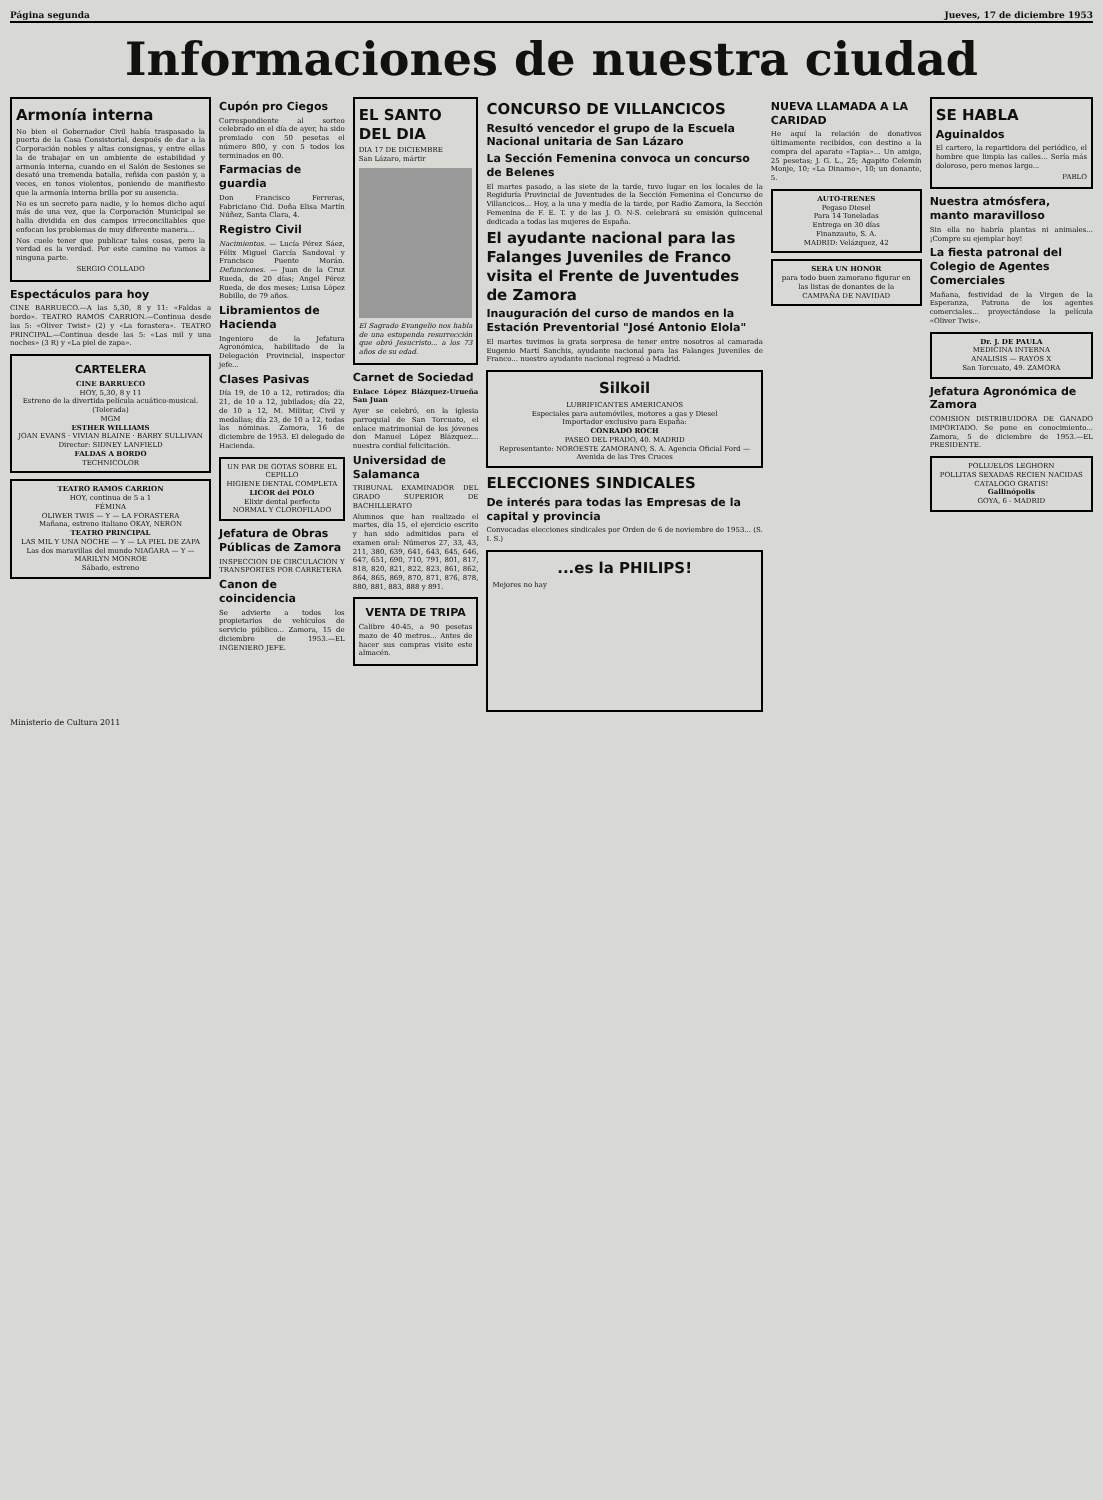Página segunda Jueves, 17 de diciembre 1953
Informaciones de nuestra ciudad
Armonía interna
No bien el Gobernador Civil había traspasado la puerta de la Casa Consistorial, después de dar a la Corporación nobles y altas consignas, y entre ellas la de trabajar en un ambiente de estabilidad y armonía interna, cuando en el Salón de Sesiones se desató una tremenda batalla, reñida con pasión y, a veces, en tonos violentos, poniendo de manifiesto que la armonía interna brilla por su ausencia.
No es un secreto para nadie, y lo hemos dicho aquí más de una vez, que la Corporación Municipal se halla dividida en dos campos irreconciliables que enfocan los problemas de muy diferente manera...
Nos cuele tener que publicar tales cosas, pero la verdad es la verdad. Por este camino no vamos a ninguna parte.
SERGIO COLLADO
Espectáculos para hoy
CINE BARRUECO.—A las 5,30, 8 y 11: «Faldas a bordo». TEATRO RAMOS CARRION.—Continua desde las 5: «Oliver Twist» (2) y «La forastera». TEATRO PRINCIPAL.—Continua desde las 5: «Las mil y una noches» (3 R) y «La piel de zapa».
CARTELERA
CINE BARRUECO
HOY, 5,30, 8 y 11
Estreno de la divertida película acuático-musical. (Tolerada)
MGM
ESTHER WILLIAMS
JOAN EVANS · VIVIAN BLAINE · BARRY SULLIVAN
Director: SIDNEY LANFIELD
FALDAS A BORDO
TECHNICOLOR
TEATRO RAMOS CARRION
HOY, continua de 5 a 1
FÉMINA
OLIWER TWIS — Y — LA FORASTERA
Mañana, estreno italiano OKAY, NERON
TEATRO PRINCIPAL
LAS MIL Y UNA NOCHE — Y — LA PIEL DE ZAPA
Las dos maravillas del mundo NIAGARA — Y — MARILYN MONROE
Sábado, estreno
Cupón pro Ciegos
Correspondiente al sorteo celebrado en el día de ayer, ha sido premiado con 50 pesetas el número 800, y con 5 todos los terminados en 00.
Farmacias de guardia
Don Francisco Ferreras, Fabriciano Cid. Doña Elisa Martín Núñez, Santa Clara, 4.
Registro Civil
Nacimientos. — Lucía Pérez Sáez, Félix Miguel García Sandoval y Francisco Puente Morán. Defunciones. — Juan de la Cruz Rueda, de 20 días; Angel Pérez Rueda, de dos meses; Luisa López Bobillo, de 79 años.
Libramientos de Hacienda
Ingeniero de la Jefatura Agronómica, habilitado de la Delegación Provincial, inspector jefe...
Clases Pasivas
Día 19, de 10 a 12, retirados; día 21, de 10 a 12, jubilados; día 22, de 10 a 12, M. Militar, Civil y medallas; día 23, de 10 a 12, todas las nóminas. Zamora, 16 de diciembre de 1953. El delegado de Hacienda.
UN PAR DE GOTAS SOBRE EL CEPILLO
HIGIENE DENTAL COMPLETA
LICOR del POLO
Elixir dental perfecto
NORMAL Y CLOROFILADO
Jefatura de Obras Públicas de Zamora
INSPECCION DE CIRCULACION Y TRANSPORTES POR CARRETERA
Canon de coincidencia
Se advierte a todos los propietarios de vehículos de servicio público... Zamora, 15 de diciembre de 1953.—EL INGENIERO JEFE.
EL SANTO DEL DIA
DIA 17 DE DICIEMBRE
San Lázaro, mártir
El Sagrado Evangelio nos habla de una estupenda resurrección que obró Jesucristo... a los 73 años de su edad.
Carnet de Sociedad
Enlace López Blázquez-Urueña San Juan
Ayer se celebró, en la iglesia parroquial de San Torcuato, el enlace matrimonial de los jóvenes don Manuel López Blázquez... nuestra cordial felicitación.
Universidad de Salamanca
TRIBUNAL EXAMINADOR DEL GRADO SUPERIOR DE BACHILLERATO
Alumnos que han realizado el martes, día 15, el ejercicio escrito y han sido admitidos para el examen oral: Números 27, 33, 43, 211, 380, 639, 641, 643, 645, 646, 647, 651, 690, 710, 791, 801, 817, 818, 820, 821, 822, 823, 861, 862, 864, 865, 869, 870, 871, 876, 878, 880, 881, 883, 888 y 891.
VENTA DE TRIPA
Calibre 40-45, a 90 pesetas mazo de 40 metros... Antes de hacer sus compras visite este almacén.
CONCURSO DE VILLANCICOS
Resultó vencedor el grupo de la Escuela Nacional unitaria de San Lázaro
La Sección Femenina convoca un concurso de Belenes
El martes pasado, a las siete de la tarde, tuvo lugar en los locales de la Regiduría Provincial de Juventudes de la Sección Femenina el Concurso de Villancicos... Hoy, a la una y media de la tarde, por Radio Zamora, la Sección Femenina de F. E. T. y de las J. O. N-S. celebrará su emisión quincenal dedicada a todas las mujeres de España.
El ayudante nacional para las Falanges Juveniles de Franco visita el Frente de Juventudes de Zamora
Inauguración del curso de mandos en la Estación Preventorial "José Antonio Elola"
El martes tuvimos la grata sorpresa de tener entre nosotros al camarada Eugenio Martí Sanchis, ayudante nacional para las Falanges Juveniles de Franco... nuestro ayudante nacional regresó a Madrid.
Silkoil
LUBRIFICANTES AMERICANOS
Especiales para automóviles, motores a gas y Diesel
Importador exclusivo para España:
CONRADO ROCH
PASEO DEL PRADO, 40. MADRID
Representante: NOROESTE ZAMORANO, S. A. Agencia Oficial Ford — Avenida de las Tres Cruces
ELECCIONES SINDICALES
De interés para todas las Empresas de la capital y provincia
Convocadas elecciones sindicales por Orden de 6 de noviembre de 1953... (S. I. S.)
...es la PHILIPS!
Mejores no hay
NUEVA LLAMADA A LA CARIDAD
He aquí la relación de donativos últimamente recibidos, con destino a la compra del aparato «Tapia»... Un amigo, 25 pesetas; J. G. L., 25; Agapito Celemín Monje, 10; «La Dinamo», 10; un donante, 5.
AUTO-TRENES
Pegaso Diesel
Para 14 Toneladas
Entrega en 30 días
Finanzauto, S. A.
MADRID: Velázquez, 42
SERA UN HONOR
para todo buen zamorano figurar en las listas de donantes de la
CAMPAÑA DE NAVIDAD
SE HABLA
Aguinaldos
El cartero, la repartidora del periódico, el hombre que limpia las calles... Sería más doloroso, pero menos largo...
PABLO
Nuestra atmósfera, manto maravilloso
Sin ella no habría plantas ni animales... ¡Compre su ejemplar hoy!
La fiesta patronal del Colegio de Agentes Comerciales
Mañana, festividad de la Virgen de la Esperanza, Patrona de los agentes comerciales... proyectándose la película «Oliver Twis».
Dr. J. DE PAULA
MEDICINA INTERNA
ANALISIS — RAYOS X
San Torcuato, 49. ZAMORA
Jefatura Agronómica de Zamora
COMISION DISTRIBUIDORA DE GANADO IMPORTADO. Se pone en conocimiento... Zamora, 5 de diciembre de 1953.—EL PRESIDENTE.
POLLUELOS LEGHORN
POLLITAS SEXADAS RECIEN NACIDAS
CATALOGO GRATIS!
Gallinópolis
GOYA, 6 - MADRID
Ministerio de Cultura 2011